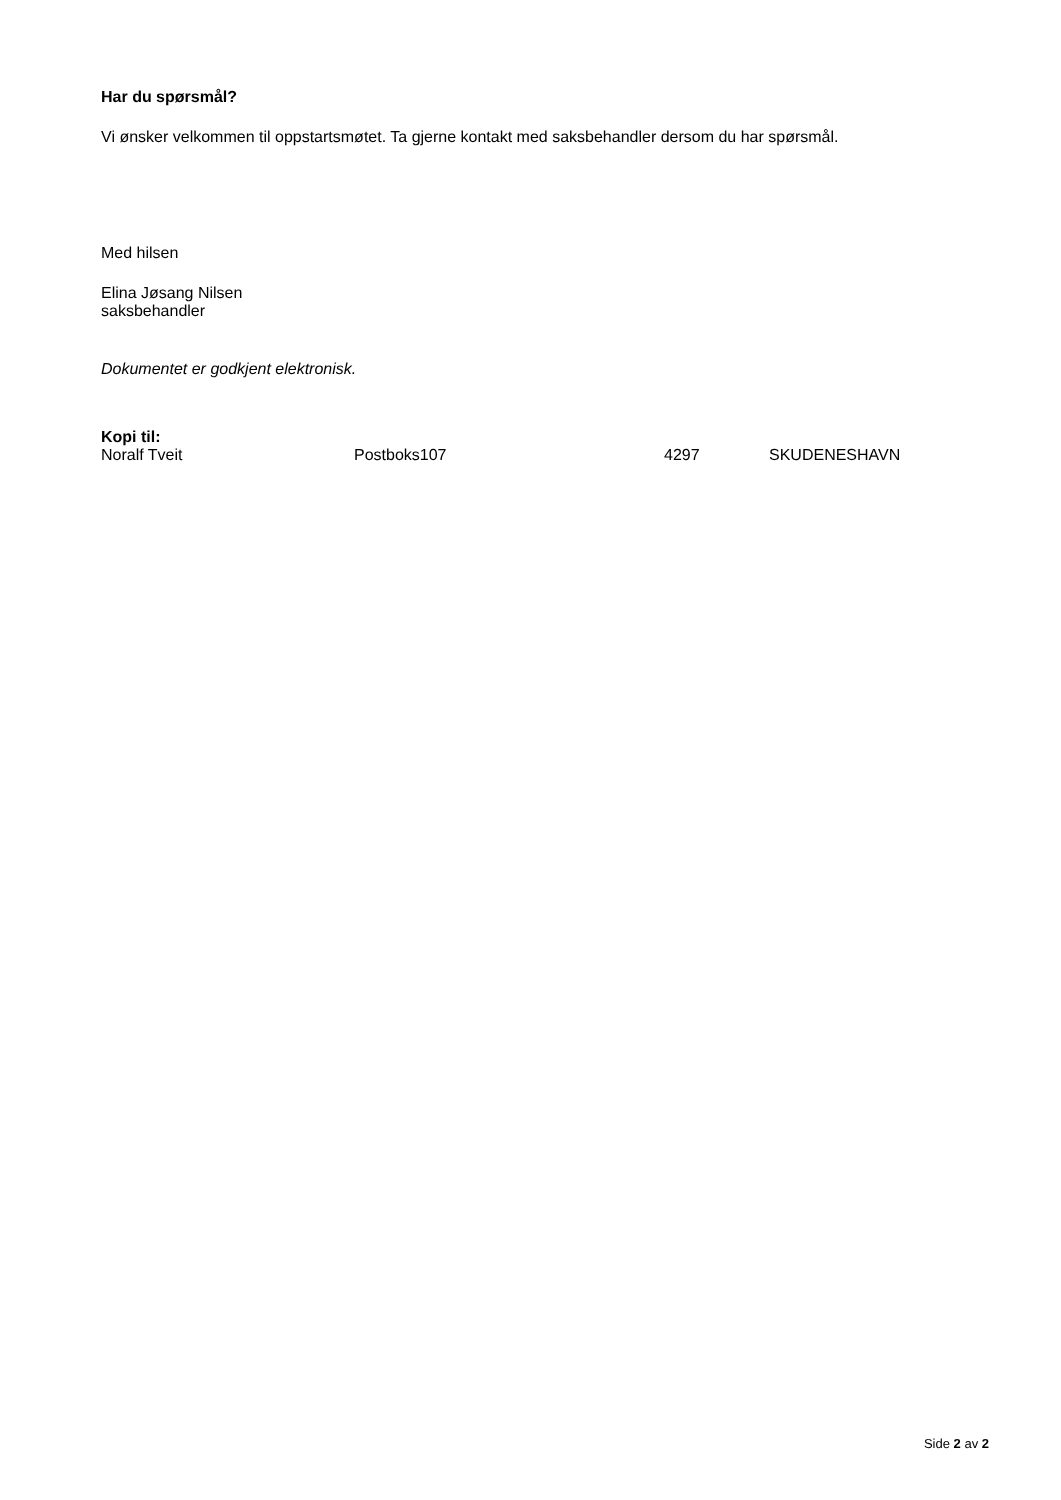Har du spørsmål?
Vi ønsker velkommen til oppstartsmøtet. Ta gjerne kontakt med saksbehandler dersom du har spørsmål.
Med hilsen
Elina Jøsang Nilsen
saksbehandler
Dokumentet er godkjent elektronisk.
Kopi til:
Noralf Tveit Postboks107 4297 SKUDENESHAVN
Side 2 av 2